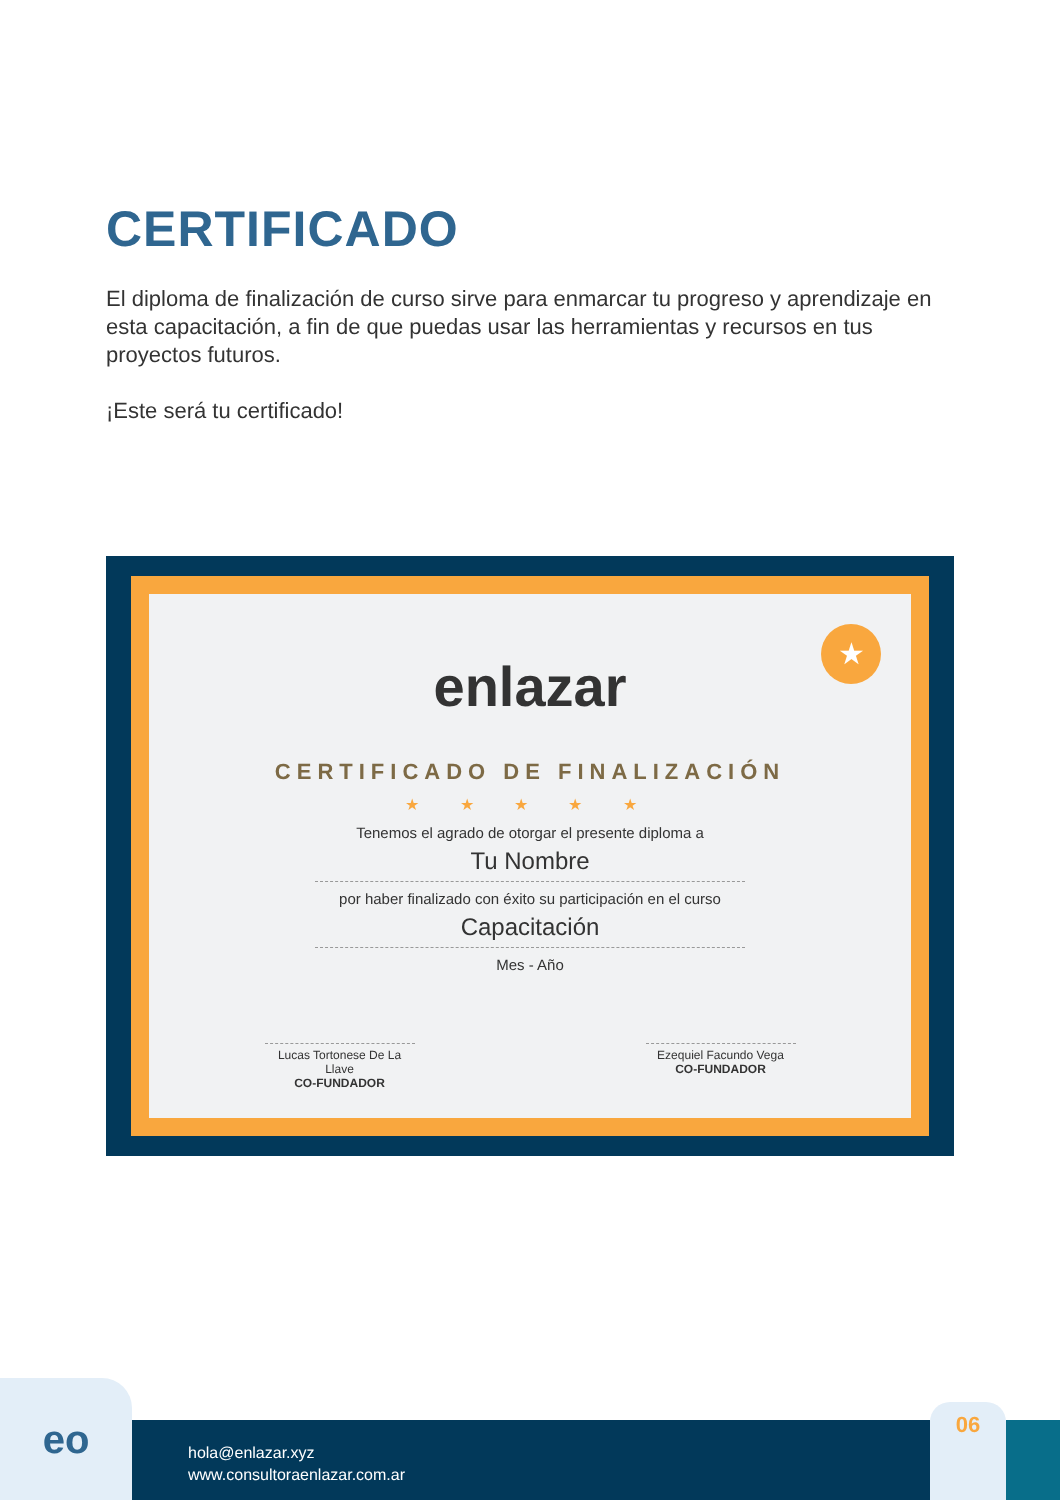CERTIFICADO
El diploma de finalización de curso sirve para enmarcar tu progreso y aprendizaje en esta capacitación, a fin de que puedas usar las herramientas y recursos en tus proyectos futuros.
¡Este será tu certificado!
★
enlazar
CERTIFICADO DE FINALIZACIÓN
★ ★ ★ ★ ★
Tenemos el agrado de otorgar el presente diploma a
Tu Nombre
por haber finalizado con éxito su participación en el curso
Capacitación
Mes - Año
Lucas Tortonese De La Llave
CO-FUNDADOR
Ezequiel Facundo Vega
CO-FUNDADOR
eo
hola@enlazar.xyz
www.consultoraenlazar.com.ar
06